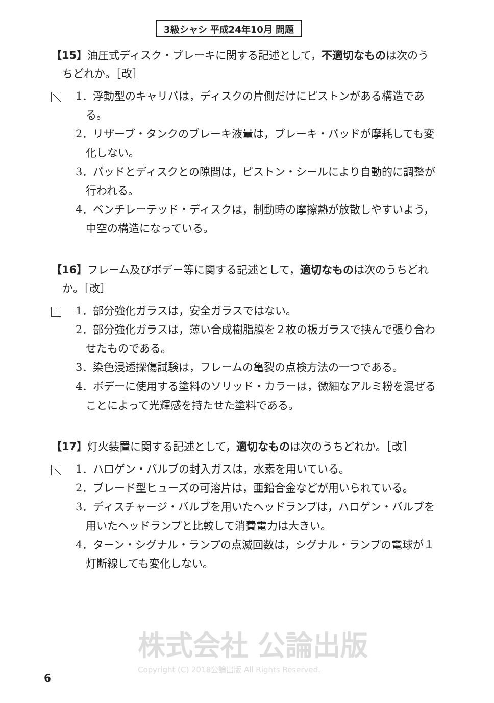3級シャシ 平成24年10月 問題
【15】油圧式ディスク・ブレーキに関する記述として，不適切なものは次のうちどれか。［改］
1．浮動型のキャリパは，ディスクの片側だけにピストンがある構造である。
2．リザーブ・タンクのブレーキ液量は，ブレーキ・パッドが摩耗しても変化しない。
3．パッドとディスクとの隙間は，ピストン・シールにより自動的に調整が行われる。
4．ベンチレーテッド・ディスクは，制動時の摩擦熱が放散しやすいよう，中空の構造になっている。
【16】フレーム及びボデー等に関する記述として，適切なものは次のうちどれか。［改］
1．部分強化ガラスは，安全ガラスではない。
2．部分強化ガラスは，薄い合成樹脂膜を２枚の板ガラスで挟んで張り合わせたものである。
3．染色浸透探傷試験は，フレームの亀裂の点検方法の一つである。
4．ボデーに使用する塗料のソリッド・カラーは，微細なアルミ粉を混ぜることによって光輝感を持たせた塗料である。
【17】灯火装置に関する記述として，適切なものは次のうちどれか。［改］
1．ハロゲン・バルブの封入ガスは，水素を用いている。
2．ブレード型ヒューズの可溶片は，亜鉛合金などが用いられている。
3．ディスチャージ・バルブを用いたヘッドランプは，ハロゲン・バルブを用いたヘッドランプと比較して消費電力は大きい。
4．ターン・シグナル・ランプの点滅回数は，シグナル・ランプの電球が１灯断線しても変化しない。
株式会社 公論出版
Copyright (C) 2018公論出版 All Rights Reserved.
6